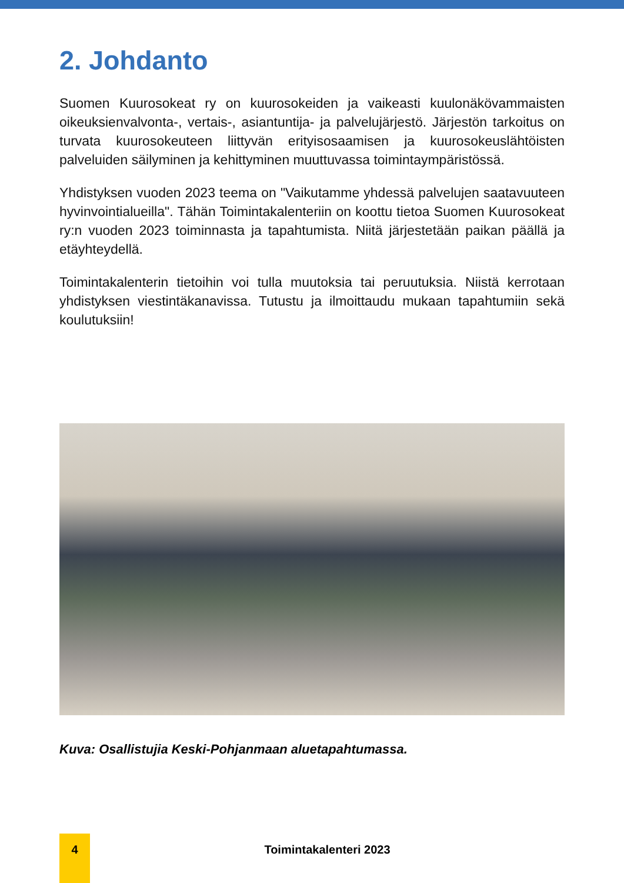2. Johdanto
Suomen Kuurosokeat ry on kuurosokeiden ja vaikeasti kuulonäkövammaisten oikeuksienvalvonta-, vertais-, asiantuntija- ja palvelujärjestö. Järjestön tarkoitus on turvata kuurosokeuteen liittyvän erityisosaamisen ja kuurosokeuslähtöisten palveluiden säilyminen ja kehittyminen muuttuvassa toimintaympäristössä.
Yhdistyksen vuoden 2023 teema on "Vaikutamme yhdessä palvelujen saatavuuteen hyvinvointialueilla". Tähän Toimintakalenteriin on koottu tietoa Suomen Kuurosokeat ry:n vuoden 2023 toiminnasta ja tapahtumista. Niitä järjestetään paikan päällä ja etäyhteydellä.
Toimintakalenterin tietoihin voi tulla muutoksia tai peruutuksia. Niistä kerrotaan yhdistyksen viestintäkanavissa. Tutustu ja ilmoittaudu mukaan tapahtumiin sekä koulutuksiin!
Kuva: Osallistujia Keski-Pohjanmaan aluetapahtumassa.
4
Toimintakalenteri 2023